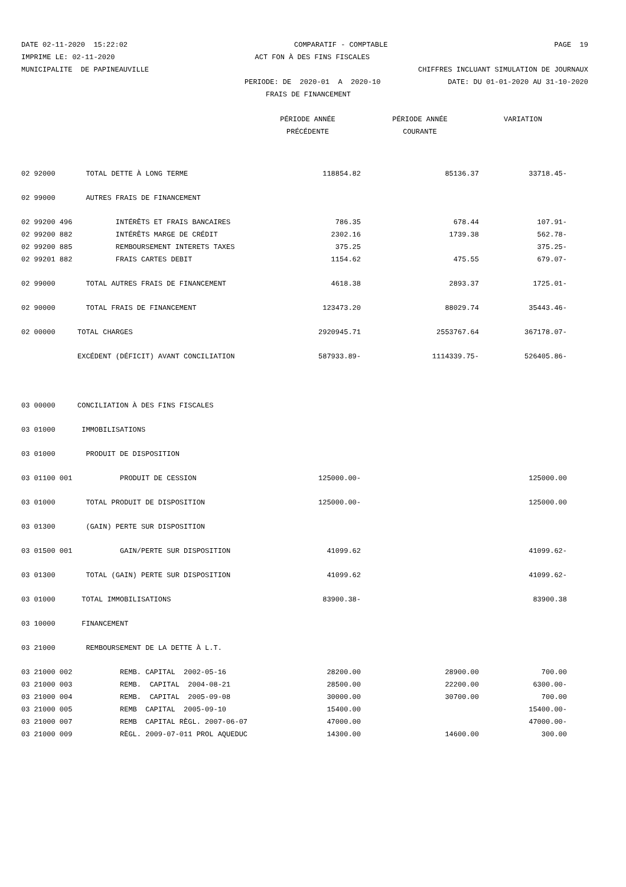DATE 02-11-2020 15:22:02 COMPARATIF - COMPTABLE PAGE 19
IMPRIME LE: 02-11-2020 ACT FON À DES FINS FISCALES
MUNICIPALITE DE PAPINEAUVILLE CHIFFRES INCLUANT SIMULATION DE JOURNAUX
PERIODE: DE 2020-01 A 2020-10 DATE: DU 01-01-2020 AU 31-10-2020
FRAIS DE FINANCEMENT
| | | PÉRIODE ANNÉE | PÉRIODE ANNÉE | VARIATION |
| --- | --- | --- | --- | --- |
| | | PRÉCÉDENTE | COURANTE | |
| 02 92000 | TOTAL DETTE À LONG TERME | 118854.82 | 85136.37 | 33718.45- |
| 02 99000 | AUTRES FRAIS DE FINANCEMENT | | | |
| 02 99200 496 | INTÉRÊTS ET FRAIS BANCAIRES | 786.35 | 678.44 | 107.91- |
| 02 99200 882 | INTÉRÊTS MARGE DE CRÉDIT | 2302.16 | 1739.38 | 562.78- |
| 02 99200 885 | REMBOURSEMENT INTERETS TAXES | 375.25 | | 375.25- |
| 02 99201 882 | FRAIS CARTES DEBIT | 1154.62 | 475.55 | 679.07- |
| 02 99000 | TOTAL AUTRES FRAIS DE FINANCEMENT | 4618.38 | 2893.37 | 1725.01- |
| 02 90000 | TOTAL FRAIS DE FINANCEMENT | 123473.20 | 88029.74 | 35443.46- |
| 02 00000 | TOTAL CHARGES | 2920945.71 | 2553767.64 | 367178.07- |
| | EXCÉDENT (DÉFICIT) AVANT CONCILIATION | 587933.89- | 1114339.75- | 526405.86- |
| 03 00000 | CONCILIATION À DES FINS FISCALES | | | |
| 03 01000 | IMMOBILISATIONS | | | |
| 03 01000 | PRODUIT DE DISPOSITION | | | |
| 03 01100 001 | PRODUIT DE CESSION | 125000.00- | | 125000.00 |
| 03 01000 | TOTAL PRODUIT DE DISPOSITION | 125000.00- | | 125000.00 |
| 03 01300 | (GAIN) PERTE SUR DISPOSITION | | | |
| 03 01500 001 | GAIN/PERTE SUR DISPOSITION | 41099.62 | | 41099.62- |
| 03 01300 | TOTAL (GAIN) PERTE SUR DISPOSITION | 41099.62 | | 41099.62- |
| 03 01000 | TOTAL IMMOBILISATIONS | 83900.38- | | 83900.38 |
| 03 10000 | FINANCEMENT | | | |
| 03 21000 | REMBOURSEMENT DE LA DETTE À L.T. | | | |
| 03 21000 002 | REMB. CAPITAL 2002-05-16 | 28200.00 | 28900.00 | 700.00 |
| 03 21000 003 | REMB. CAPITAL 2004-08-21 | 28500.00 | 22200.00 | 6300.00- |
| 03 21000 004 | REMB. CAPITAL 2005-09-08 | 30000.00 | 30700.00 | 700.00 |
| 03 21000 005 | REMB CAPITAL 2005-09-10 | 15400.00 | | 15400.00- |
| 03 21000 007 | REMB CAPITAL RÈGL. 2007-06-07 | 47000.00 | | 47000.00- |
| 03 21000 009 | RÈGL. 2009-07-011 PROL AQUEDUC | 14300.00 | 14600.00 | 300.00 |